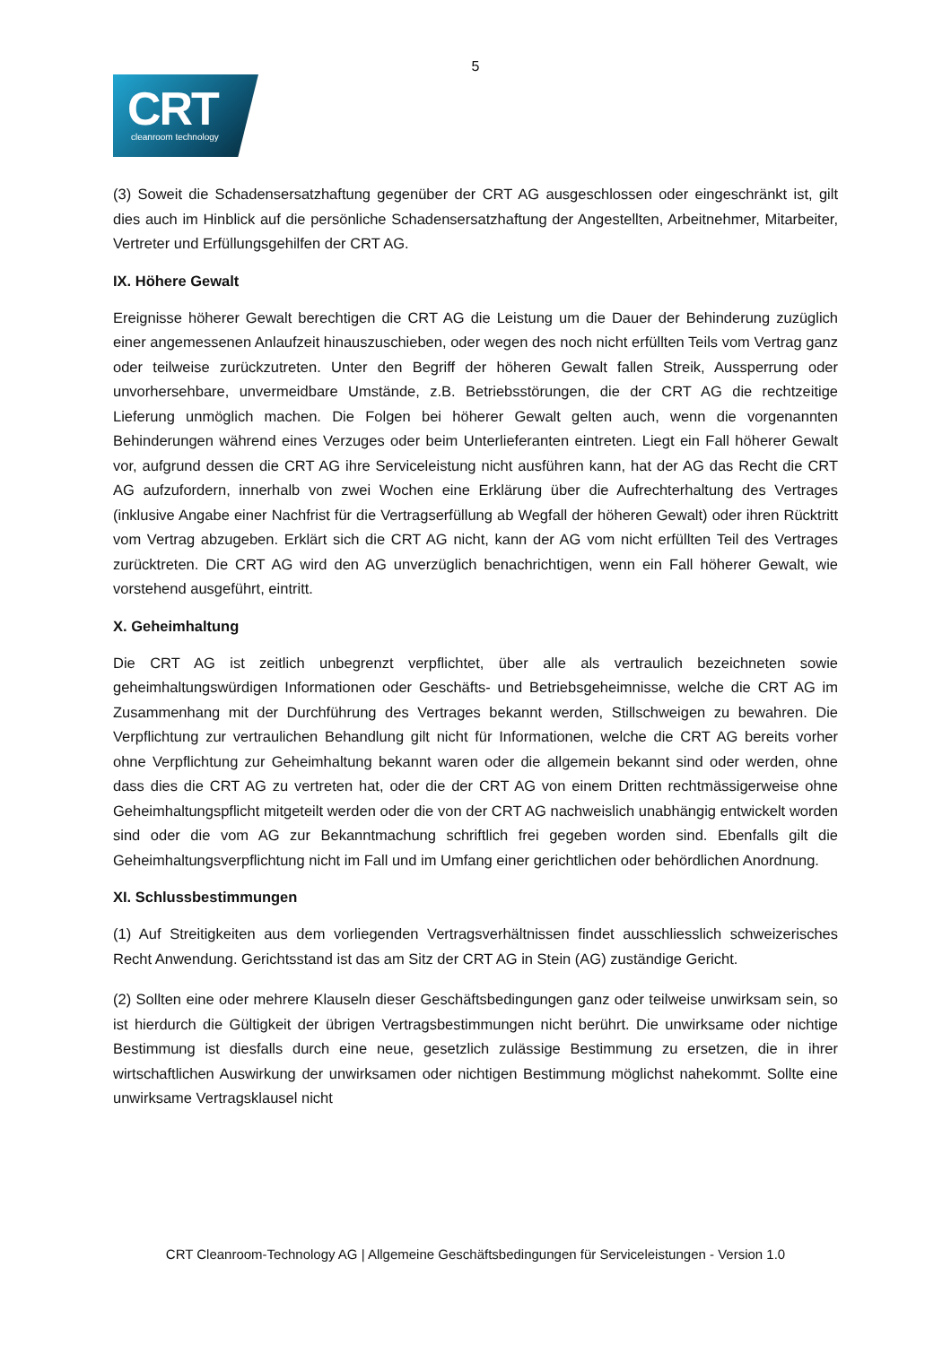5
CRT
cleanroom technology
(3) Soweit die Schadensersatzhaftung gegenüber der CRT AG ausgeschlossen oder eingeschränkt ist, gilt dies auch im Hinblick auf die persönliche Schadensersatzhaftung der Angestellten, Arbeitnehmer, Mitarbeiter, Vertreter und Erfüllungsgehilfen der CRT AG.
IX. Höhere Gewalt
Ereignisse höherer Gewalt berechtigen die CRT AG die Leistung um die Dauer der Behinderung zuzüglich einer angemessenen Anlaufzeit hinauszuschieben, oder wegen des noch nicht erfüllten Teils vom Vertrag ganz oder teilweise zurückzutreten. Unter den Begriff der höheren Gewalt fallen Streik, Aussperrung oder unvorhersehbare, unvermeidbare Umstände, z.B. Betriebsstörungen, die der CRT AG die rechtzeitige Lieferung unmöglich machen. Die Folgen bei höherer Gewalt gelten auch, wenn die vorgenannten Behinderungen während eines Verzuges oder beim Unterlieferanten eintreten. Liegt ein Fall höherer Gewalt vor, aufgrund dessen die CRT AG ihre Serviceleistung nicht ausführen kann, hat der AG das Recht die CRT AG aufzufordern, innerhalb von zwei Wochen eine Erklärung über die Aufrechterhaltung des Vertrages (inklusive Angabe einer Nachfrist für die Vertragserfüllung ab Wegfall der höheren Gewalt) oder ihren Rücktritt vom Vertrag abzugeben. Erklärt sich die CRT AG nicht, kann der AG vom nicht erfüllten Teil des Vertrages zurücktreten. Die CRT AG wird den AG unverzüglich benachrichtigen, wenn ein Fall höherer Gewalt, wie vorstehend ausgeführt, eintritt.
X. Geheimhaltung
Die CRT AG ist zeitlich unbegrenzt verpflichtet, über alle als vertraulich bezeichneten sowie geheimhaltungswürdigen Informationen oder Geschäfts- und Betriebsgeheimnisse, welche die CRT AG im Zusammenhang mit der Durchführung des Vertrages bekannt werden, Stillschweigen zu bewahren. Die Verpflichtung zur vertraulichen Behandlung gilt nicht für Informationen, welche die CRT AG bereits vorher ohne Verpflichtung zur Geheimhaltung bekannt waren oder die allgemein bekannt sind oder werden, ohne dass dies die CRT AG zu vertreten hat, oder die der CRT AG von einem Dritten rechtmässigerweise ohne Geheimhaltungspflicht mitgeteilt werden oder die von der CRT AG nachweislich unabhängig entwickelt worden sind oder die vom AG zur Bekanntmachung schriftlich frei gegeben worden sind. Ebenfalls gilt die Geheimhaltungsverpflichtung nicht im Fall und im Umfang einer gerichtlichen oder behördlichen Anordnung.
XI. Schlussbestimmungen
(1) Auf Streitigkeiten aus dem vorliegenden Vertragsverhältnissen findet ausschliesslich schweizerisches Recht Anwendung. Gerichtsstand ist das am Sitz der CRT AG in Stein (AG) zuständige Gericht.
(2) Sollten eine oder mehrere Klauseln dieser Geschäftsbedingungen ganz oder teilweise unwirksam sein, so ist hierdurch die Gültigkeit der übrigen Vertragsbestimmungen nicht berührt. Die unwirksame oder nichtige Bestimmung ist diesfalls durch eine neue, gesetzlich zulässige Bestimmung zu ersetzen, die in ihrer wirtschaftlichen Auswirkung der unwirksamen oder nichtigen Bestimmung möglichst nahekommt. Sollte eine unwirksame Vertragsklausel nicht
CRT Cleanroom-Technology AG | Allgemeine Geschäftsbedingungen für Serviceleistungen - Version 1.0